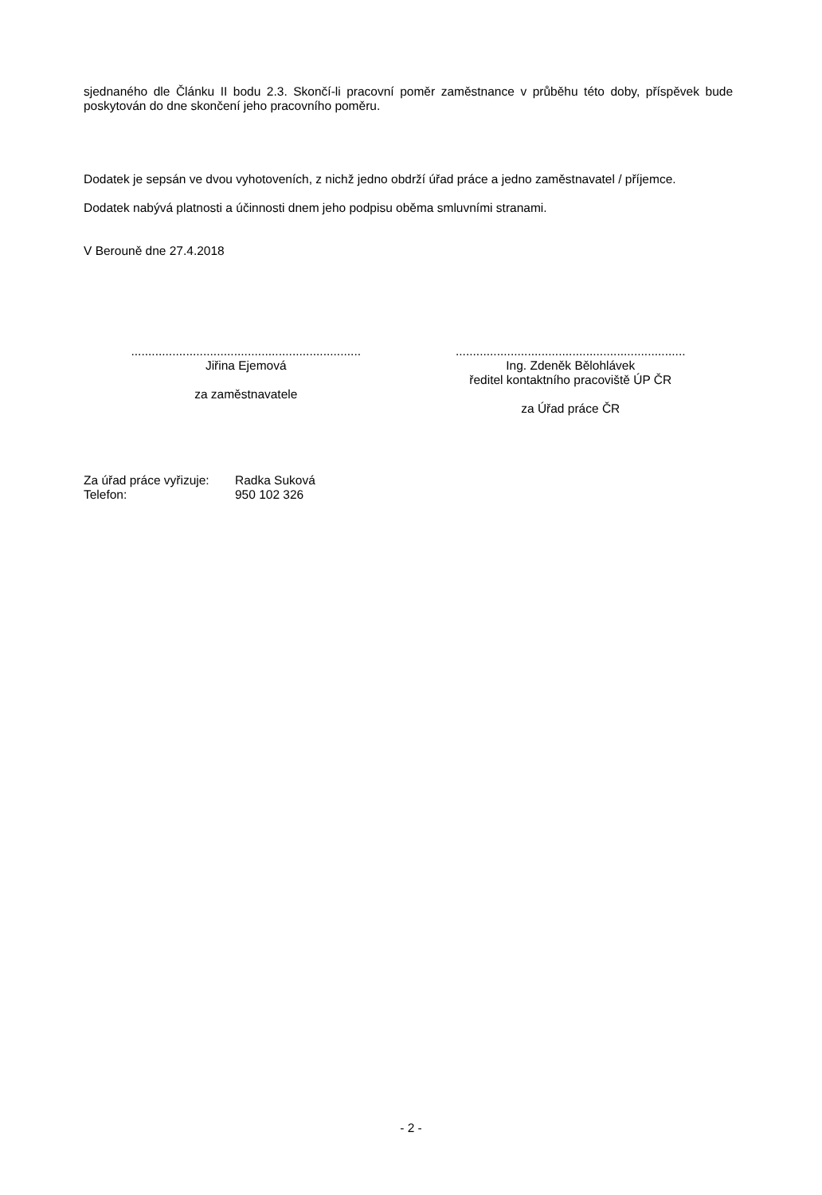sjednaného dle Článku II bodu 2.3. Skončí-li pracovní poměr zaměstnance v průběhu této doby, příspěvek bude poskytován do dne skončení jeho pracovního poměru.
Dodatek je sepsán ve dvou vyhotoveních, z nichž jedno obdrží úřad práce a jedno zaměstnavatel / příjemce.
Dodatek nabývá platnosti a účinnosti dnem jeho podpisu oběma smluvními stranami.
V Berouně dne 27.4.2018
...................................................................
Jiřina Ejemová
za zaměstnavatele
...................................................................
Ing. Zdeněk Bělohlávek
ředitel kontaktního pracoviště ÚP ČR
za Úřad práce ČR
| Za úřad práce vyřizuje: | Radka Suková |
| Telefon: | 950 102 326 |
- 2 -